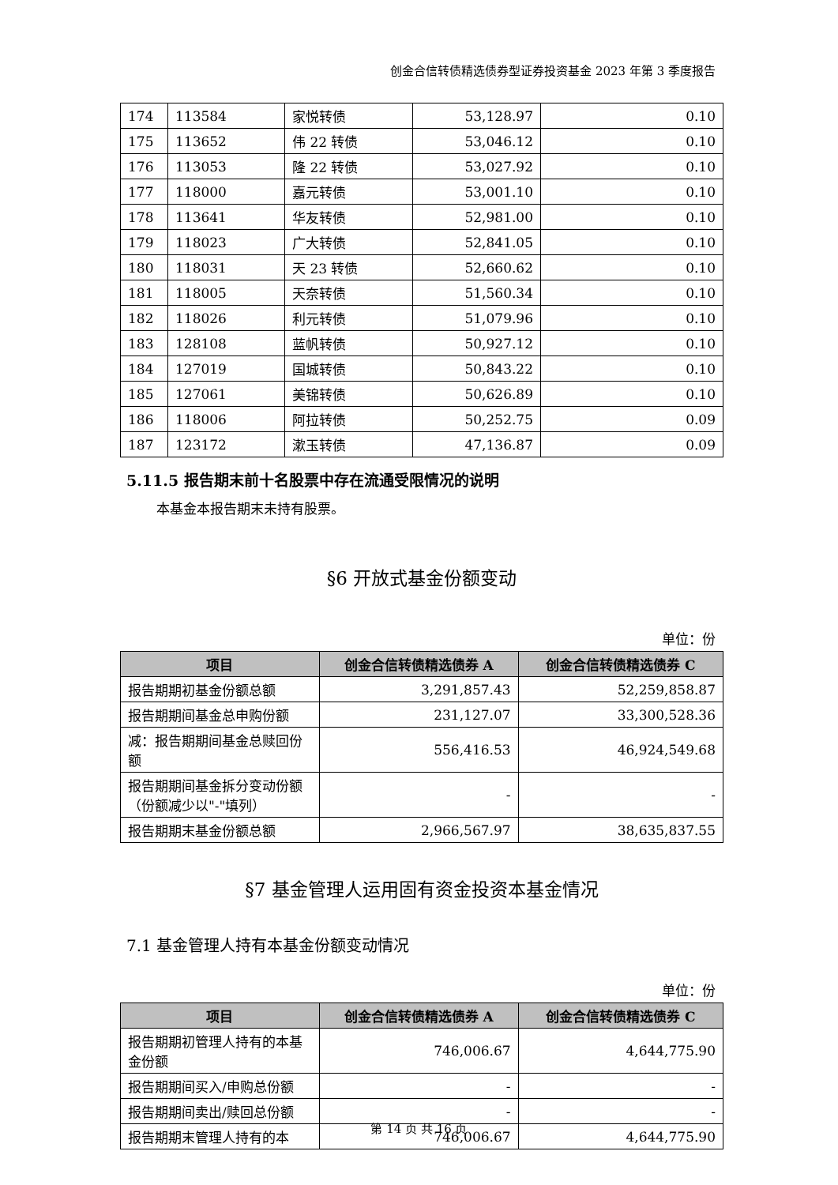创金合信转债精选债券型证券投资基金 2023 年第 3 季度报告
| 174 | 113584 | 家悦转债 | 53,128.97 | 0.10 |
| 175 | 113652 | 伟 22 转债 | 53,046.12 | 0.10 |
| 176 | 113053 | 隆 22 转债 | 53,027.92 | 0.10 |
| 177 | 118000 | 嘉元转债 | 53,001.10 | 0.10 |
| 178 | 113641 | 华友转债 | 52,981.00 | 0.10 |
| 179 | 118023 | 广大转债 | 52,841.05 | 0.10 |
| 180 | 118031 | 天 23 转债 | 52,660.62 | 0.10 |
| 181 | 118005 | 天奈转债 | 51,560.34 | 0.10 |
| 182 | 118026 | 利元转债 | 51,079.96 | 0.10 |
| 183 | 128108 | 蓝帆转债 | 50,927.12 | 0.10 |
| 184 | 127019 | 国城转债 | 50,843.22 | 0.10 |
| 185 | 127061 | 美锦转债 | 50,626.89 | 0.10 |
| 186 | 118006 | 阿拉转债 | 50,252.75 | 0.09 |
| 187 | 123172 | 漱玉转债 | 47,136.87 | 0.09 |
5.11.5 报告期末前十名股票中存在流通受限情况的说明
本基金本报告期末未持有股票。
§6 开放式基金份额变动
单位：份
| 项目 | 创金合信转债精选债券 A | 创金合信转债精选债券 C |
| --- | --- | --- |
| 报告期期初基金份额总额 | 3,291,857.43 | 52,259,858.87 |
| 报告期期间基金总申购份额 | 231,127.07 | 33,300,528.36 |
| 减：报告期期间基金总赎回份额 | 556,416.53 | 46,924,549.68 |
| 报告期期间基金拆分变动份额（份额减少以"-"填列） | - | - |
| 报告期期末基金份额总额 | 2,966,567.97 | 38,635,837.55 |
§7 基金管理人运用固有资金投资本基金情况
7.1 基金管理人持有本基金份额变动情况
单位：份
| 项目 | 创金合信转债精选债券 A | 创金合信转债精选债券 C |
| --- | --- | --- |
| 报告期期初管理人持有的本基金份额 | 746,006.67 | 4,644,775.90 |
| 报告期期间买入/申购总份额 | - | - |
| 报告期期间卖出/赎回总份额 | - | - |
| 报告期期末管理人持有的本 | 746,006.67 | 4,644,775.90 |
第 14 页 共 16 页